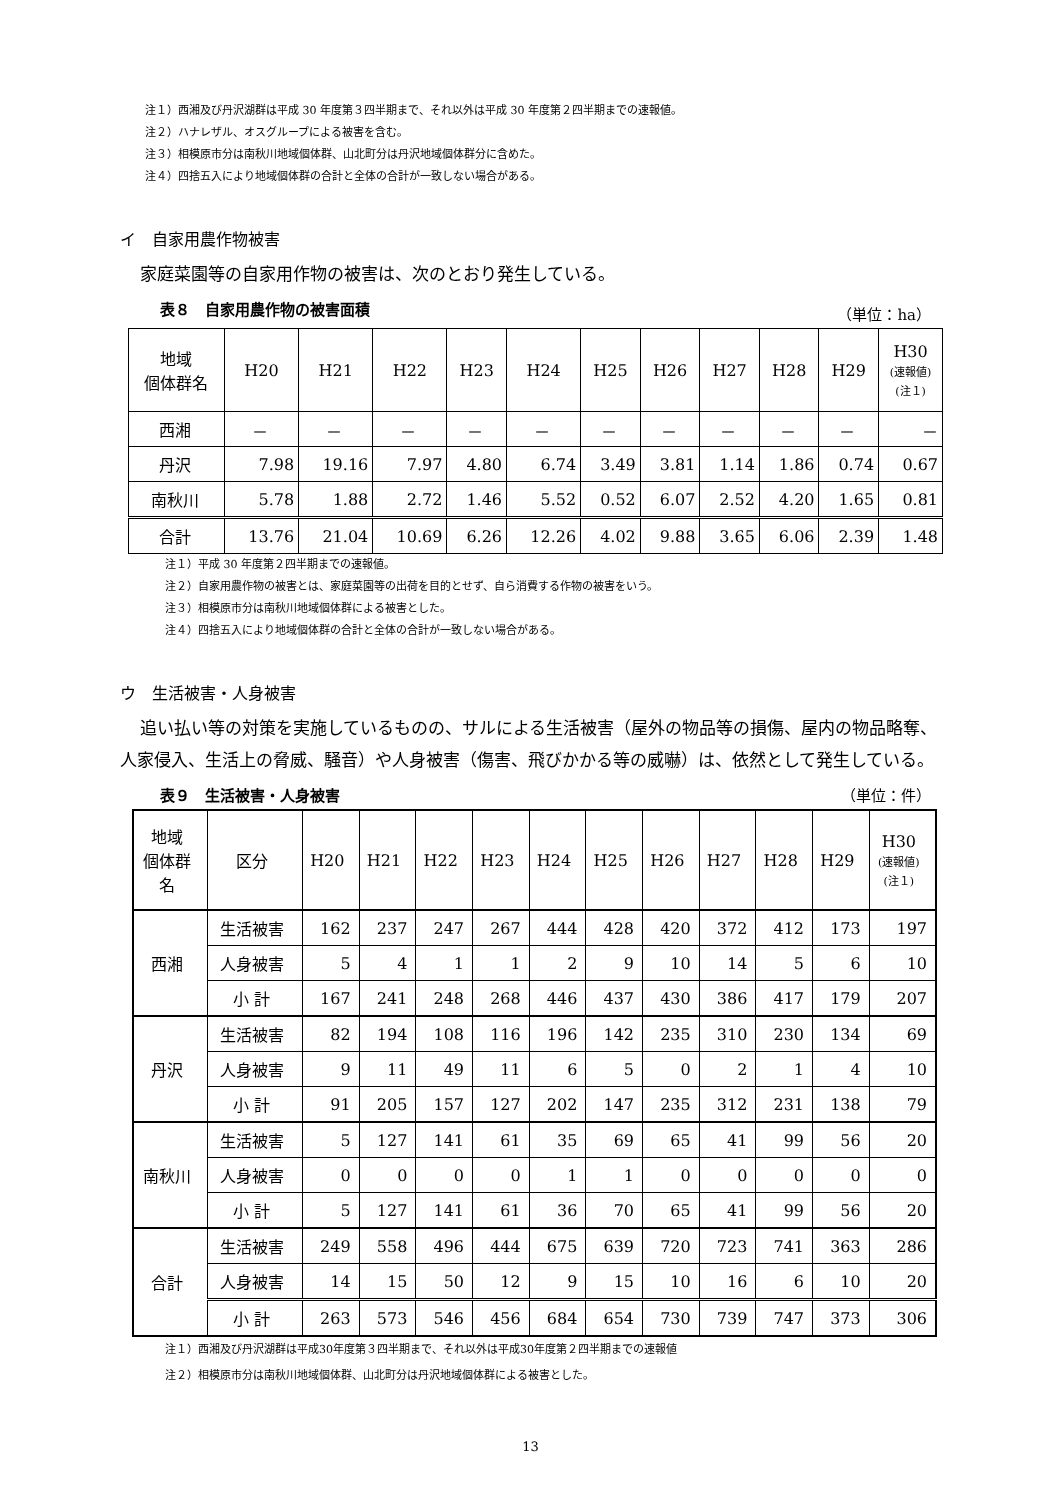注１）西湘及び丹沢湖群は平成 30 年度第３四半期まで、それ以外は平成 30 年度第２四半期までの速報値。
注２）ハナレザル、オスグループによる被害を含む。
注３）相模原市分は南秋川地域個体群、山北町分は丹沢地域個体群分に含めた。
注４）四捨五入により地域個体群の合計と全体の合計が一致しない場合がある。
イ　自家用農作物被害
家庭菜園等の自家用作物の被害は、次のとおり発生している。
表８　自家用農作物の被害面積 （単位：ha）
| 地域 個体群名 | H20 | H21 | H22 | H23 | H24 | H25 | H26 | H27 | H28 | H29 | H30 (速報値) (注１) |
| --- | --- | --- | --- | --- | --- | --- | --- | --- | --- | --- | --- |
| 西湘 | － | － | － | － | － | － | － | － | － | － | － |
| 丹沢 | 7.98 | 19.16 | 7.97 | 4.80 | 6.74 | 3.49 | 3.81 | 1.14 | 1.86 | 0.74 | 0.67 |
| 南秋川 | 5.78 | 1.88 | 2.72 | 1.46 | 5.52 | 0.52 | 6.07 | 2.52 | 4.20 | 1.65 | 0.81 |
| 合計 | 13.76 | 21.04 | 10.69 | 6.26 | 12.26 | 4.02 | 9.88 | 3.65 | 6.06 | 2.39 | 1.48 |
注１）平成 30 年度第２四半期までの速報値。
注２）自家用農作物の被害とは、家庭菜園等の出荷を目的とせず、自ら消費する作物の被害をいう。
注３）相模原市分は南秋川地域個体群による被害とした。
注４）四捨五入により地域個体群の合計と全体の合計が一致しない場合がある。
ウ　生活被害・人身被害
追い払い等の対策を実施しているものの、サルによる生活被害（屋外の物品等の損傷、屋内の物品略奪、人家侵入、生活上の脅威、騒音）や人身被害（傷害、飛びかかる等の威嚇）は、依然として発生している。
表９　生活被害・人身被害 （単位：件）
| 地域 個体群 名 | 区分 | H20 | H21 | H22 | H23 | H24 | H25 | H26 | H27 | H28 | H29 | H30 (速報値) (注１) |
| 西湘 | 生活被害 | 162 | 237 | 247 | 267 | 444 | 428 | 420 | 372 | 412 | 173 | 197 |
| | 人身被害 | 5 | 4 | 1 | 1 | 2 | 9 | 10 | 14 | 5 | 6 | 10 |
| | 小 計 | 167 | 241 | 248 | 268 | 446 | 437 | 430 | 386 | 417 | 179 | 207 |
| 丹沢 | 生活被害 | 82 | 194 | 108 | 116 | 196 | 142 | 235 | 310 | 230 | 134 | 69 |
| | 人身被害 | 9 | 11 | 49 | 11 | 6 | 5 | 0 | 2 | 1 | 4 | 10 |
| | 小 計 | 91 | 205 | 157 | 127 | 202 | 147 | 235 | 312 | 231 | 138 | 79 |
| 南秋川 | 生活被害 | 5 | 127 | 141 | 61 | 35 | 69 | 65 | 41 | 99 | 56 | 20 |
| | 人身被害 | 0 | 0 | 0 | 0 | 1 | 1 | 0 | 0 | 0 | 0 | 0 |
| | 小 計 | 5 | 127 | 141 | 61 | 36 | 70 | 65 | 41 | 99 | 56 | 20 |
| 合計 | 生活被害 | 249 | 558 | 496 | 444 | 675 | 639 | 720 | 723 | 741 | 363 | 286 |
| | 人身被害 | 14 | 15 | 50 | 12 | 9 | 15 | 10 | 16 | 6 | 10 | 20 |
| | 小 計 | 263 | 573 | 546 | 456 | 684 | 654 | 730 | 739 | 747 | 373 | 306 |
注１）西湘及び丹沢湖群は平成30年度第３四半期まで、それ以外は平成30年度第２四半期までの速報値
注２）相模原市分は南秋川地域個体群、山北町分は丹沢地域個体群による被害とした。
13